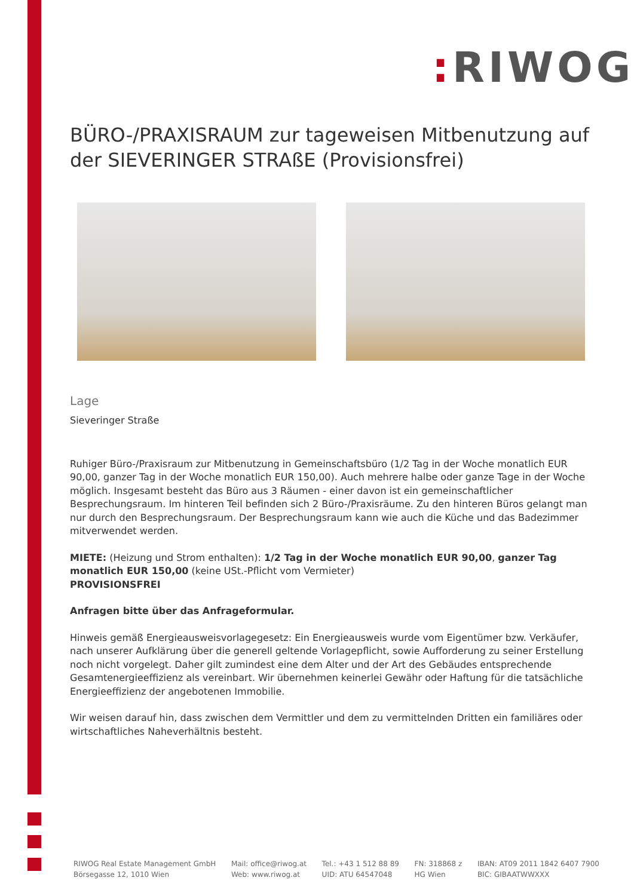: RIWOG
BÜRO-/PRAXISRAUM zur tageweisen Mitbenutzung auf der SIEVERINGER STRAßE (Provisionsfrei)
Lage
Sieveringer Straße
Ruhiger Büro-/Praxisraum zur Mitbenutzung in Gemeinschaftsbüro (1/2 Tag in der Woche monatlich EUR 90,00, ganzer Tag in der Woche monatlich EUR 150,00). Auch mehrere halbe oder ganze Tage in der Woche möglich. Insgesamt besteht das Büro aus 3 Räumen - einer davon ist ein gemeinschaftlicher Besprechungsraum. Im hinteren Teil befinden sich 2 Büro-/Praxisräume. Zu den hinteren Büros gelangt man nur durch den Besprechungsraum. Der Besprechungsraum kann wie auch die Küche und das Badezimmer mitverwendet werden.
MIETE: (Heizung und Strom enthalten): 1/2 Tag in der Woche monatlich EUR 90,00, ganzer Tag monatlich EUR 150,00 (keine USt.-Pflicht vom Vermieter)
PROVISIONSFREI
Anfragen bitte über das Anfrageformular.
Hinweis gemäß Energieausweisvorlagegesetz: Ein Energieausweis wurde vom Eigentümer bzw. Verkäufer, nach unserer Aufklärung über die generell geltende Vorlagepflicht, sowie Aufforderung zu seiner Erstellung noch nicht vorgelegt. Daher gilt zumindest eine dem Alter und der Art des Gebäudes entsprechende Gesamtenergieeffizienz als vereinbart. Wir übernehmen keinerlei Gewähr oder Haftung für die tatsächliche Energieeffizienz der angebotenen Immobilie.
Wir weisen darauf hin, dass zwischen dem Vermittler und dem zu vermittelnden Dritten ein familiäres oder wirtschaftliches Naheverhältnis besteht.
RIWOG Real Estate Management GmbH
Börsegasse 12, 1010 Wien
Mail: office@riwog.at
Web: www.riwog.at
Tel.: +43 1 512 88 89
UID: ATU 64547048
FN: 318868 z
HG Wien
IBAN: AT09 2011 1842 6407 7900
BIC: GIBAATWWXXX